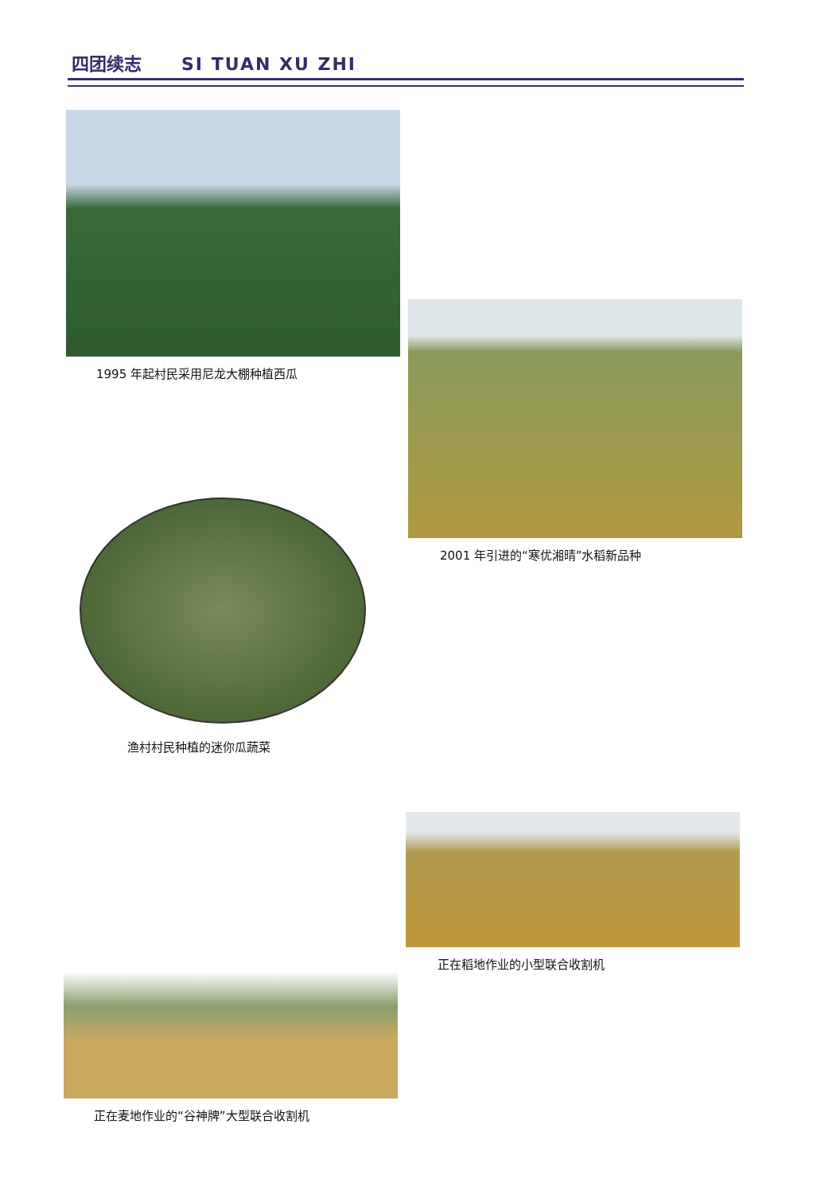四团续志 SI TUAN XU ZHI
1995 年起村民采用尼龙大棚种植西瓜
2001 年引进的“寒优湘晴”水稻新品种
渔村村民种植的迷你瓜蔬菜
正在稻地作业的小型联合收割机
正在麦地作业的“谷神牌”大型联合收割机